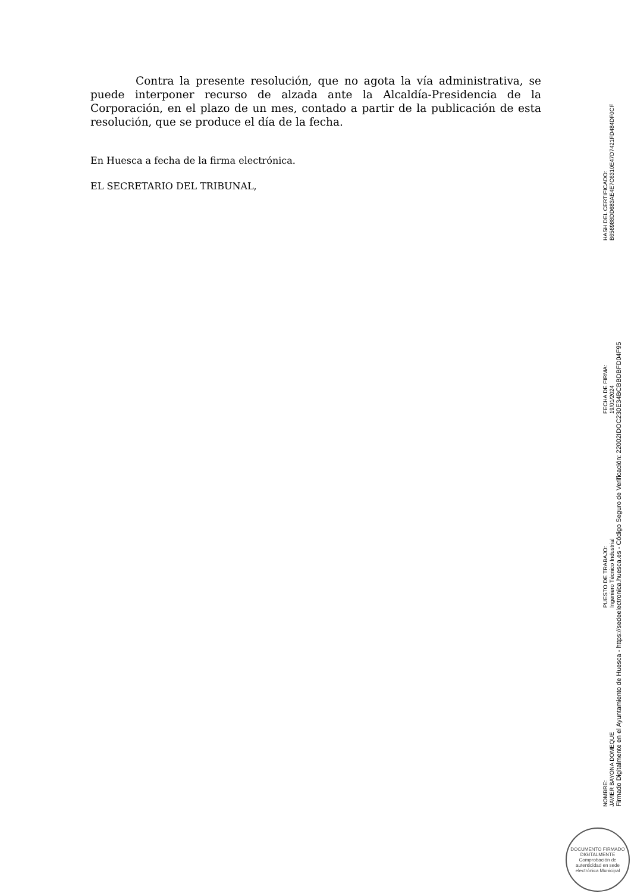Contra la presente resolución, que no agota la vía administrativa, se puede interponer recurso de alzada ante la Alcaldía-Presidencia de la Corporación, en el plazo de un mes, contado a partir de la publicación de esta resolución, que se produce el día de la fecha.
En Huesca a fecha de la firma electrónica.
EL SECRETARIO DEL TRIBUNAL,
NOMBRE:
JAVIER BAYONA DOMEQUE
PUESTO DE TRABAJO:
Ingeniero Técnico Industrial
FECHA DE FIRMA:
19/01/2024
HASH DEL CERTIFICADO:
B656988DD683AE4E7C6310E47D7421FD484DF0CF
Firmado Digitalmente en el Ayuntamiento de Huesca - https://sedeelectronica.huesca.es - Código Seguro de Verificación: 22002IDOC230E34BCBBDBFD04F95
DOCUMENTO FIRMADO DIGITALMENTE
Comprobación de autenticidad en sede electrónica Municipal